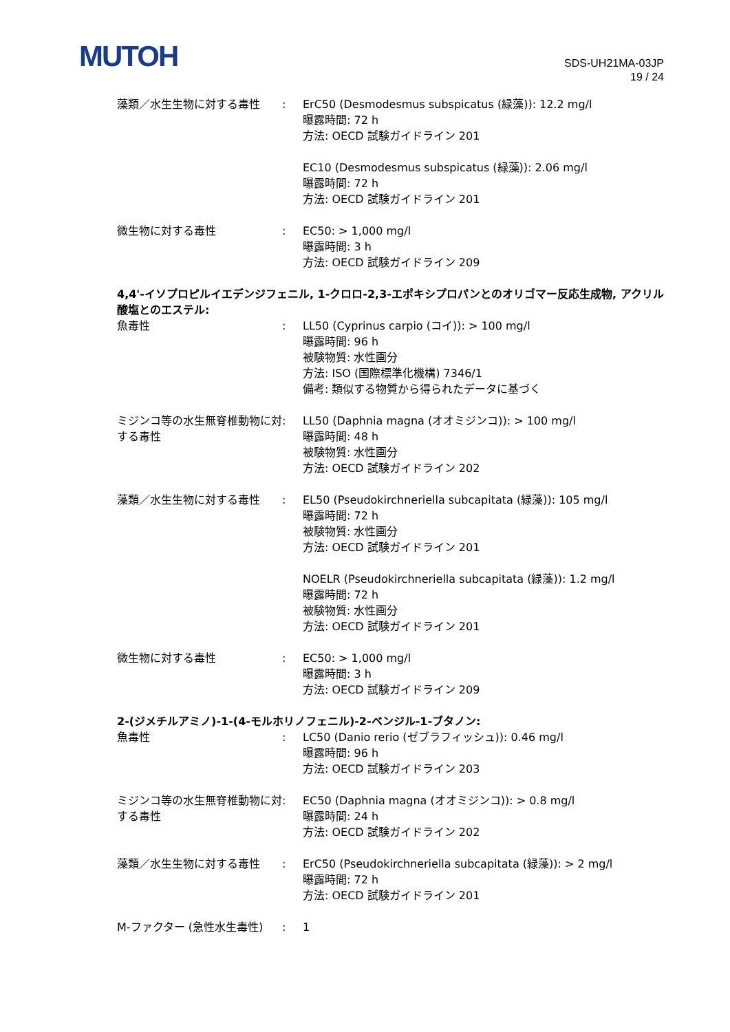MUTOH
SDS-UH21MA-03JP
19 / 24
| 藻類／水生生物に対する毒性 | : | ErC50 (Desmodesmus subspicatus (緑藻)): 12.2 mg/l 曝露時間: 72 h 方法: OECD 試験ガイドライン 201 EC10 (Desmodesmus subspicatus (緑藻)): 2.06 mg/l 曝露時間: 72 h 方法: OECD 試験ガイドライン 201 |
| 微生物に対する毒性 | : | EC50: > 1,000 mg/l 曝露時間: 3 h 方法: OECD 試験ガイドライン 209 |
4,4'-イソプロピルイエデンジフェニル, 1-クロロ-2,3-エポキシプロパンとのオリゴマー反応生成物, アクリル酸塩とのエステル:
| 魚毒性 | : | LL50 (Cyprinus carpio (コイ)): > 100 mg/l 曝露時間: 96 h 被験物質: 水性画分 方法: ISO (国際標準化機構) 7346/1 備考: 類似する物質から得られたデータに基づく |
| ミジンコ等の水生無脊椎動物に対する毒性 | : | LL50 (Daphnia magna (オオミジンコ)): > 100 mg/l 曝露時間: 48 h 被験物質: 水性画分 方法: OECD 試験ガイドライン 202 |
| 藻類／水生生物に対する毒性 | : | EL50 (Pseudokirchneriella subcapitata (緑藻)): 105 mg/l 曝露時間: 72 h 被験物質: 水性画分 方法: OECD 試験ガイドライン 201 NOELR (Pseudokirchneriella subcapitata (緑藻)): 1.2 mg/l 曝露時間: 72 h 被験物質: 水性画分 方法: OECD 試験ガイドライン 201 |
| 微生物に対する毒性 | : | EC50: > 1,000 mg/l 曝露時間: 3 h 方法: OECD 試験ガイドライン 209 |
2-(ジメチルアミノ)-1-(4-モルホリノフェニル)-2-ベンジル-1-ブタノン:
| 魚毒性 | : | LC50 (Danio rerio (ゼブラフィッシュ)): 0.46 mg/l 曝露時間: 96 h 方法: OECD 試験ガイドライン 203 |
| ミジンコ等の水生無脊椎動物に対する毒性 | : | EC50 (Daphnia magna (オオミジンコ)): > 0.8 mg/l 曝露時間: 24 h 方法: OECD 試験ガイドライン 202 |
| 藻類／水生生物に対する毒性 | : | ErC50 (Pseudokirchneriella subcapitata (緑藻)): > 2 mg/l 曝露時間: 72 h 方法: OECD 試験ガイドライン 201 |
| M-ファクター (急性水生毒性) | : | 1 |